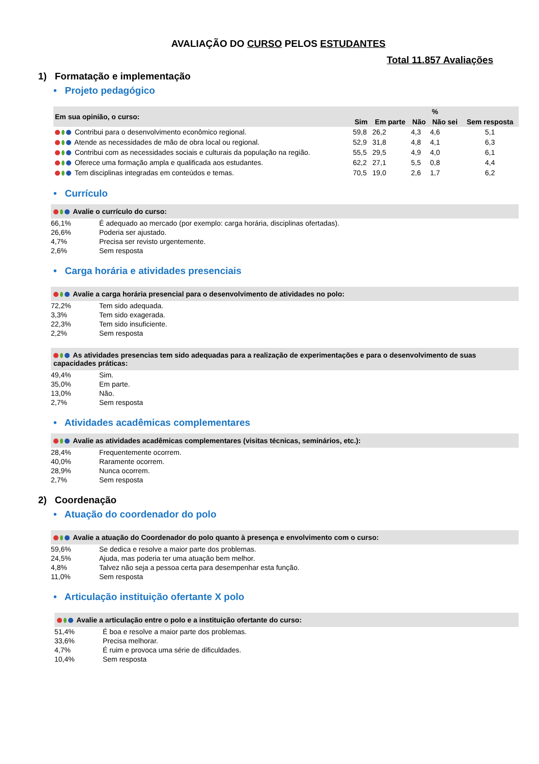AVALIAÇÃO DO CURSO PELOS ESTUDANTES
Total 11.857 Avaliações
1) Formatação e implementação
• Projeto pedagógico
| Em sua opinião, o curso: | % | | | | |
| --- | --- | --- | --- | --- | --- |
| | Sim | Em parte | Não | Não sei | Sem resposta |
| Contribui para o desenvolvimento econômico regional. | 59,8 | 26,2 | 4,3 | 4,6 | 5,1 |
| Atende as necessidades de mão de obra local ou regional. | 52,9 | 31,8 | 4,8 | 4,1 | 6,3 |
| Contribui com as necessidades sociais e culturais da população na região. | 55,5 | 29,5 | 4,9 | 4,0 | 6,1 |
| Oferece uma formação ampla e qualificada aos estudantes. | 62,2 | 27,1 | 5,5 | 0,8 | 4,4 |
| Tem disciplinas integradas em conteúdos e temas. | 70,5 | 19,0 | 2,6 | 1,7 | 6,2 |
• Currículo
Avalie o currículo do curso:
66,1% É adequado ao mercado (por exemplo: carga horária, disciplinas ofertadas).
26,6% Poderia ser ajustado.
4,7% Precisa ser revisto urgentemente.
2,6% Sem resposta
• Carga horária e atividades presenciais
Avalie a carga horária presencial para o desenvolvimento de atividades no polo:
72,2% Tem sido adequada.
3,3% Tem sido exagerada.
22,3% Tem sido insuficiente.
2,2% Sem resposta
As atividades presencias tem sido adequadas para a realização de experimentações e para o desenvolvimento de suas capacidades práticas:
49,4% Sim.
35,0% Em parte.
13,0% Não.
2,7% Sem resposta
• Atividades acadêmicas complementares
Avalie as atividades acadêmicas complementares (visitas técnicas, seminários, etc.):
28,4% Frequentemente ocorrem.
40,0% Raramente ocorrem.
28,9% Nunca ocorrem.
2,7% Sem resposta
2) Coordenação
• Atuação do coordenador do polo
Avalie a atuação do Coordenador do polo quanto à presença e envolvimento com o curso:
59,6% Se dedica e resolve a maior parte dos problemas.
24,5% Ajuda, mas poderia ter uma atuação bem melhor.
4,8% Talvez não seja a pessoa certa para desempenhar esta função.
11,0% Sem resposta
• Articulação instituição ofertante X polo
Avalie a articulação entre o polo e a instituição ofertante do curso:
51,4% É boa e resolve a maior parte dos problemas.
33,6% Precisa melhorar.
4,7% É ruim e provoca uma série de dificuldades.
10,4% Sem resposta